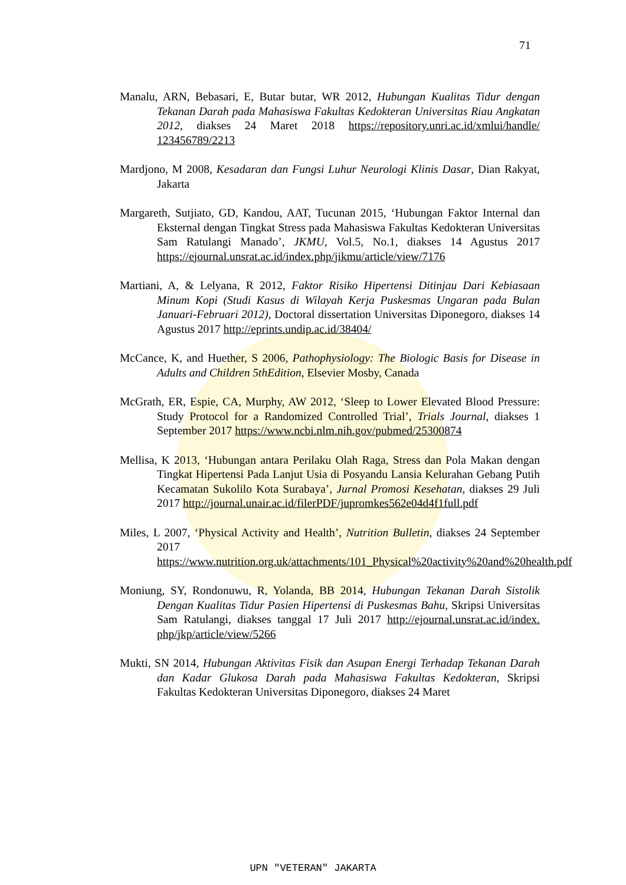71
Manalu, ARN, Bebasari, E, Butar butar, WR 2012, Hubungan Kualitas Tidur dengan Tekanan Darah pada Mahasiswa Fakultas Kedokteran Universitas Riau Angkatan 2012, diakses 24 Maret 2018 https://repository.unri.ac.id/xmlui/handle/ 123456789/2213
Mardjono, M 2008, Kesadaran dan Fungsi Luhur Neurologi Klinis Dasar, Dian Rakyat, Jakarta
Margareth, Sutjiato, GD, Kandou, AAT, Tucunan 2015, ‘Hubungan Faktor Internal dan Eksternal dengan Tingkat Stress pada Mahasiswa Fakultas Kedokteran Universitas Sam Ratulangi Manado’, JKMU, Vol.5, No.1, diakses 14 Agustus 2017 https://ejournal.unsrat.ac.id/index.php/jikmu/article/view/7176
Martiani, A, & Lelyana, R 2012, Faktor Risiko Hipertensi Ditinjau Dari Kebiasaan Minum Kopi (Studi Kasus di Wilayah Kerja Puskesmas Ungaran pada Bulan Januari-Februari 2012), Doctoral dissertation Universitas Diponegoro, diakses 14 Agustus 2017 http://eprints.undip.ac.id/38404/
McCance, K, and Huether, S 2006, Pathophysiology: The Biologic Basis for Disease in Adults and Children 5thEdition, Elsevier Mosby, Canada
McGrath, ER, Espie, CA, Murphy, AW 2012, ‘Sleep to Lower Elevated Blood Pressure: Study Protocol for a Randomized Controlled Trial’, Trials Journal, diakses 1 September 2017 https://www.ncbi.nlm.nih.gov/pubmed/25300874
Mellisa, K 2013, ‘Hubungan antara Perilaku Olah Raga, Stress dan Pola Makan dengan Tingkat Hipertensi Pada Lanjut Usia di Posyandu Lansia Kelurahan Gebang Putih Kecamatan Sukolilo Kota Surabaya’, Jurnal Promosi Kesehatan, diakses 29 Juli 2017 http://journal.unair.ac.id/filerPDF/jupromkes562e04d4f1full.pdf
Miles, L 2007, ‘Physical Activity and Health’, Nutrition Bulletin, diakses 24 September 2017 https://www.nutrition.org.uk/attachments/101_Physical%20activity%20and%20health.pdf
Moniung, SY, Rondonuwu, R, Yolanda, BB 2014, Hubungan Tekanan Darah Sistolik Dengan Kualitas Tidur Pasien Hipertensi di Puskesmas Bahu, Skripsi Universitas Sam Ratulangi, diakses tanggal 17 Juli 2017 http://ejournal.unsrat.ac.id/index. php/jkp/article/view/5266
Mukti, SN 2014, Hubungan Aktivitas Fisik dan Asupan Energi Terhadap Tekanan Darah dan Kadar Glukosa Darah pada Mahasiswa Fakultas Kedokteran, Skripsi Fakultas Kedokteran Universitas Diponegoro, diakses 24 Maret
UPN "VETERAN" JAKARTA